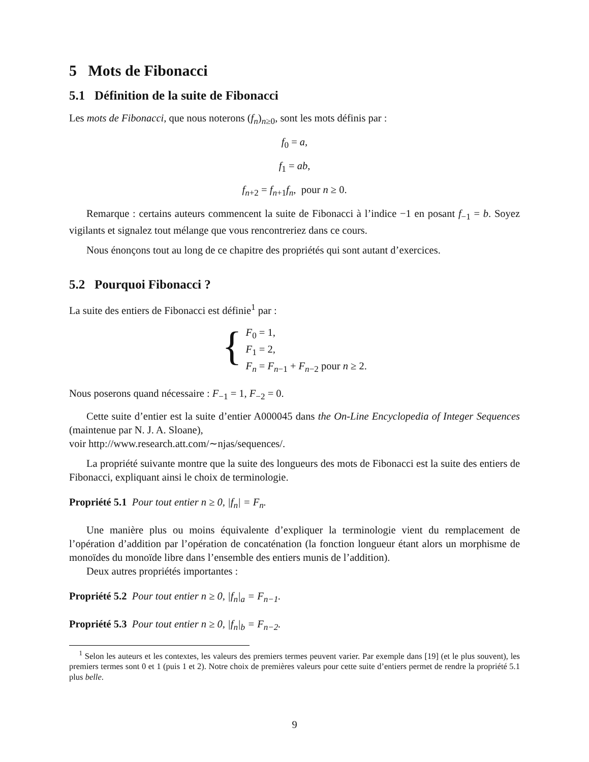5 Mots de Fibonacci
5.1 Définition de la suite de Fibonacci
Les mots de Fibonacci, que nous noterons (f<sub>n</sub>)<sub>n≥0</sub>, sont les mots définis par :
f<sub>0</sub> = a,
f<sub>1</sub> = ab,
f<sub>n+2</sub> = f<sub>n+1</sub>f<sub>n</sub>, pour n ≥ 0.
Remarque : certains auteurs commencent la suite de Fibonacci à l’indice −1 en posant f<sub>−1</sub> = b. Soyez vigilants et signalez tout mélange que vous rencontreriez dans ce cours.
Nous énonçons tout au long de ce chapitre des propriétés qui sont autant d’exercices.
5.2 Pourquoi Fibonacci ?
La suite des entiers de Fibonacci est définie<sup>1</sup> par :
{
F<sub>0</sub> = 1,
F<sub>1</sub> = 2,
F<sub>n</sub> = F<sub>n−1</sub> + F<sub>n−2</sub> pour n ≥ 2.
Nous poserons quand nécessaire : F<sub>−1</sub> = 1, F<sub>−2</sub> = 0.
Cette suite d’entier est la suite d’entier A000045 dans the On-Line Encyclopedia of Integer Sequences (maintenue par N. J. A. Sloane),
voir http://www.research.att.com/∼njas/sequences/.
La propriété suivante montre que la suite des longueurs des mots de Fibonacci est la suite des entiers de Fibonacci, expliquant ainsi le choix de terminologie.
Propriété 5.1 Pour tout entier n ≥ 0, |f<sub>n</sub>| = F<sub>n</sub>.
Une manière plus ou moins équivalente d’expliquer la terminologie vient du remplacement de l’opération d’addition par l’opération de concaténation (la fonction longueur étant alors un morphisme de monoïdes du monoïde libre dans l’ensemble des entiers munis de l’addition).
Deux autres propriétés importantes :
Propriété 5.2 Pour tout entier n ≥ 0, |f<sub>n</sub>|<sub>a</sub> = F<sub>n−1</sub>.
Propriété 5.3 Pour tout entier n ≥ 0, |f<sub>n</sub>|<sub>b</sub> = F<sub>n−2</sub>.
<sup>1</sup> Selon les auteurs et les contextes, les valeurs des premiers termes peuvent varier. Par exemple dans [19] (et le plus souvent), les premiers termes sont 0 et 1 (puis 1 et 2). Notre choix de premières valeurs pour cette suite d’entiers permet de rendre la propriété 5.1 plus belle.
9